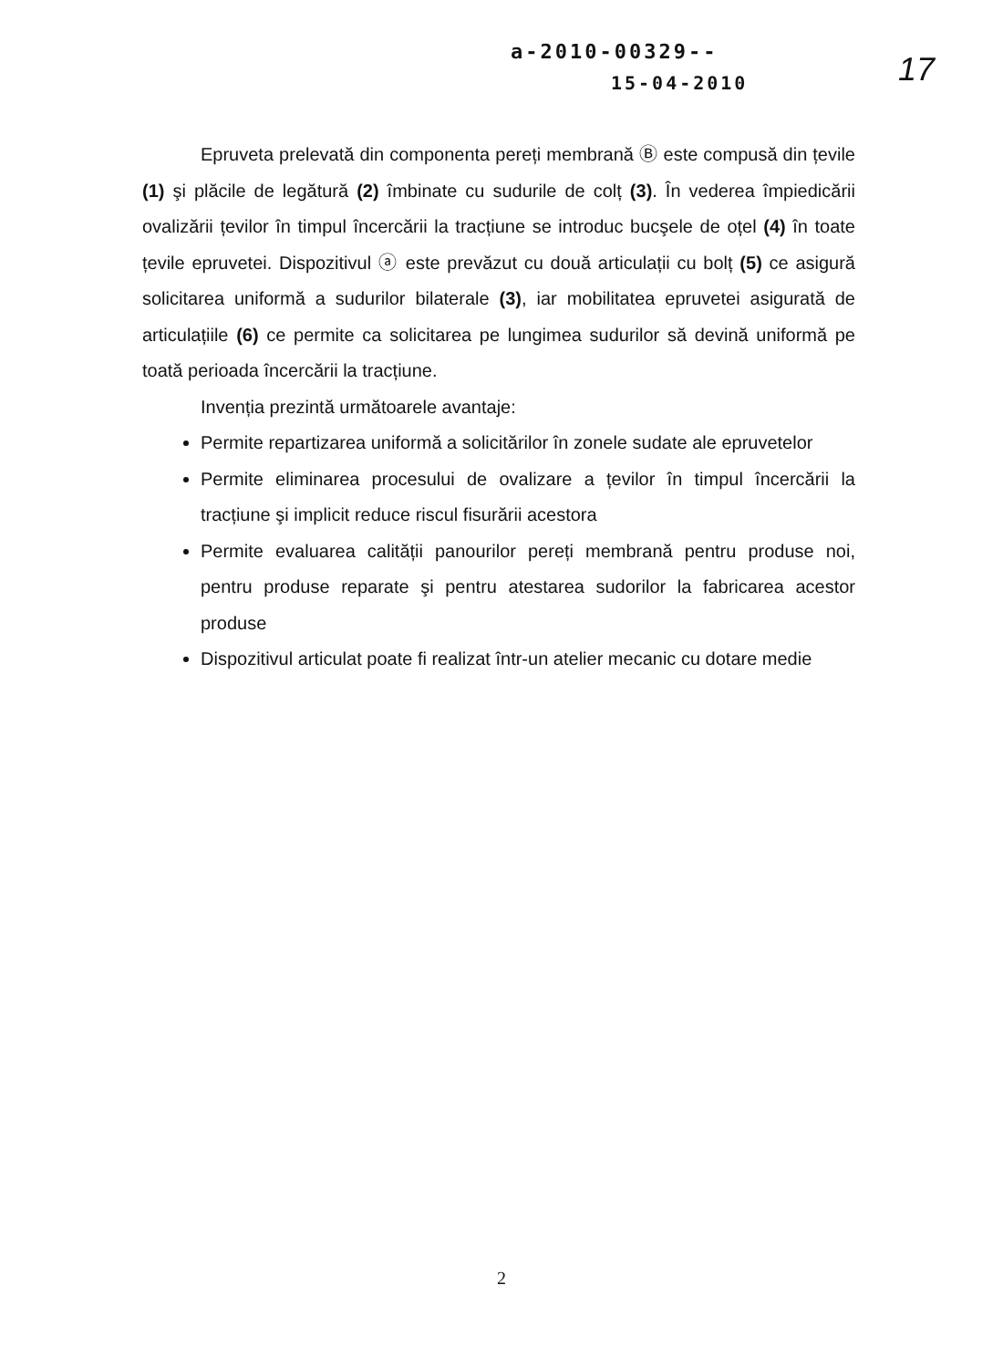a-2010-00329--
15-04-2010
17
Epruveta prelevată din componenta pereți membrană Ⓑ este compusă din țevile (1) şi plăcile de legătură (2) îmbinate cu sudurile de colț (3). În vederea împiedicării ovalizării țevilor în timpul încercării la tracțiune se introduc bucşele de oțel (4) în toate țevile epruvetei. Dispozitivul ⓐ este prevăzut cu două articulații cu bolț (5) ce asigură solicitarea uniformă a sudurilor bilaterale (3), iar mobilitatea epruvetei asigurată de articulațiile (6) ce permite ca solicitarea pe lungimea sudurilor să devină uniformă pe toată perioada încercării la tracțiune.
Invenția prezintă următoarele avantaje:
Permite repartizarea uniformă a solicitărilor în zonele sudate ale epruvetelor
Permite eliminarea procesului de ovalizare a țevilor în timpul încercării la tracțiune şi implicit reduce riscul fisurării acestora
Permite evaluarea calității panourilor pereți membrană pentru produse noi, pentru produse reparate şi pentru atestarea sudorilor la fabricarea acestor produse
Dispozitivul articulat poate fi realizat într-un atelier mecanic cu dotare medie
2